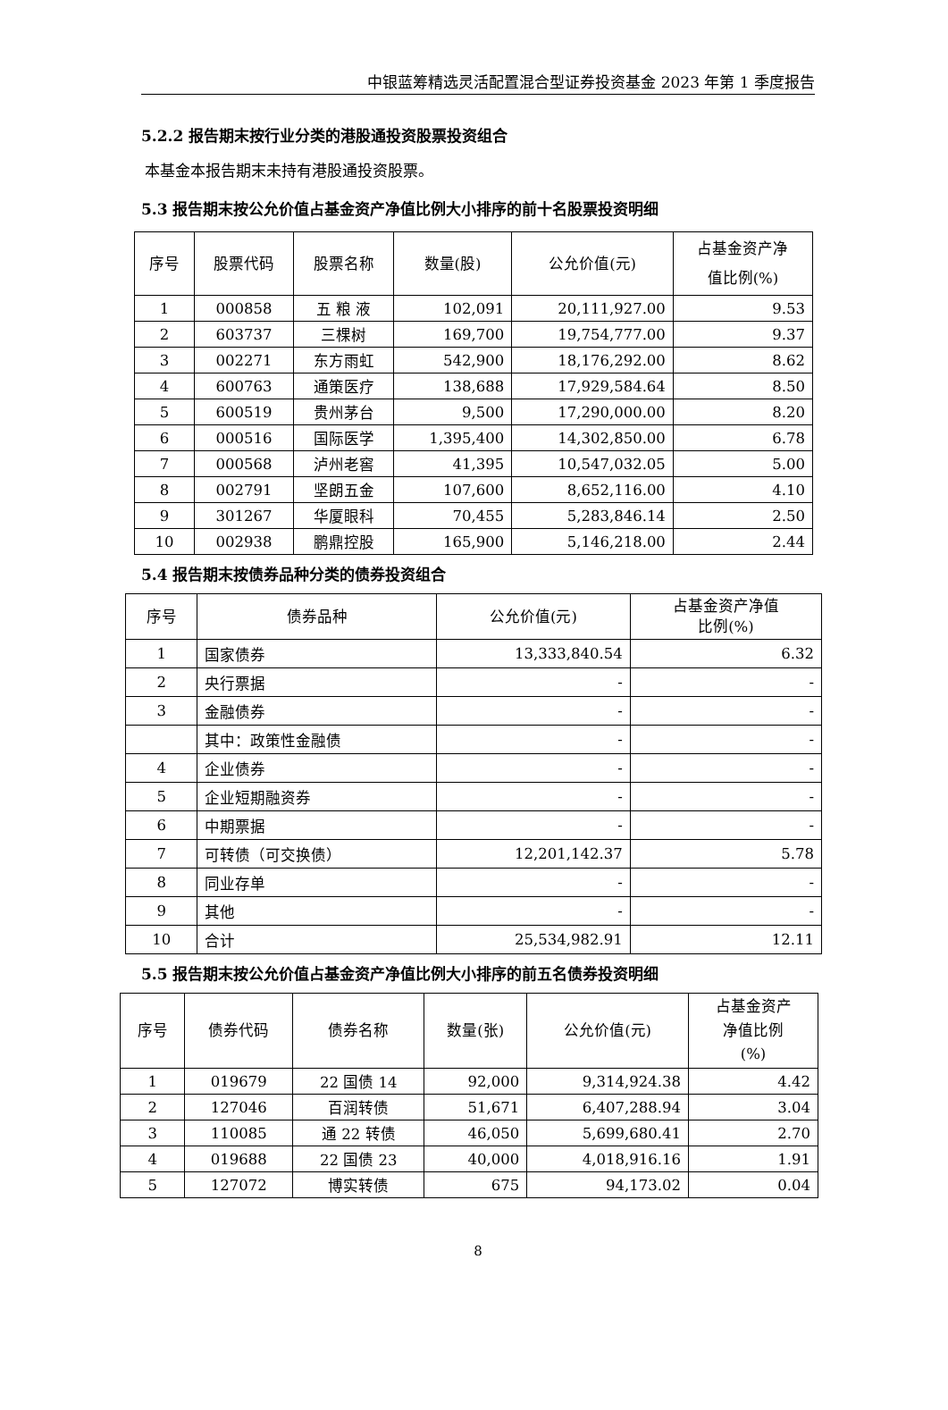中银蓝筹精选灵活配置混合型证券投资基金 2023 年第 1 季度报告
5.2.2 报告期末按行业分类的港股通投资股票投资组合
本基金本报告期末未持有港股通投资股票。
5.3 报告期末按公允价值占基金资产净值比例大小排序的前十名股票投资明细
| 序号 | 股票代码 | 股票名称 | 数量(股) | 公允价值(元) | 占基金资产净 值比例(%) |
| --- | --- | --- | --- | --- | --- |
| 1 | 000858 | 五 粮 液 | 102,091 | 20,111,927.00 | 9.53 |
| 2 | 603737 | 三棵树 | 169,700 | 19,754,777.00 | 9.37 |
| 3 | 002271 | 东方雨虹 | 542,900 | 18,176,292.00 | 8.62 |
| 4 | 600763 | 通策医疗 | 138,688 | 17,929,584.64 | 8.50 |
| 5 | 600519 | 贵州茅台 | 9,500 | 17,290,000.00 | 8.20 |
| 6 | 000516 | 国际医学 | 1,395,400 | 14,302,850.00 | 6.78 |
| 7 | 000568 | 泸州老窖 | 41,395 | 10,547,032.05 | 5.00 |
| 8 | 002791 | 坚朗五金 | 107,600 | 8,652,116.00 | 4.10 |
| 9 | 301267 | 华厦眼科 | 70,455 | 5,283,846.14 | 2.50 |
| 10 | 002938 | 鹏鼎控股 | 165,900 | 5,146,218.00 | 2.44 |
5.4 报告期末按债券品种分类的债券投资组合
| 序号 | 债券品种 | 公允价值(元) | 占基金资产净值 比例(%) |
| --- | --- | --- | --- |
| 1 | 国家债券 | 13,333,840.54 | 6.32 |
| 2 | 央行票据 | - | - |
| 3 | 金融债券 | - | - |
| | 其中：政策性金融债 | - | - |
| 4 | 企业债券 | - | - |
| 5 | 企业短期融资券 | - | - |
| 6 | 中期票据 | - | - |
| 7 | 可转债（可交换债） | 12,201,142.37 | 5.78 |
| 8 | 同业存单 | - | - |
| 9 | 其他 | - | - |
| 10 | 合计 | 25,534,982.91 | 12.11 |
5.5 报告期末按公允价值占基金资产净值比例大小排序的前五名债券投资明细
| 序号 | 债券代码 | 债券名称 | 数量(张) | 公允价值(元) | 占基金资产 净值比例 (%) |
| --- | --- | --- | --- | --- | --- |
| 1 | 019679 | 22 国债 14 | 92,000 | 9,314,924.38 | 4.42 |
| 2 | 127046 | 百润转债 | 51,671 | 6,407,288.94 | 3.04 |
| 3 | 110085 | 通 22 转债 | 46,050 | 5,699,680.41 | 2.70 |
| 4 | 019688 | 22 国债 23 | 40,000 | 4,018,916.16 | 1.91 |
| 5 | 127072 | 博实转债 | 675 | 94,173.02 | 0.04 |
8